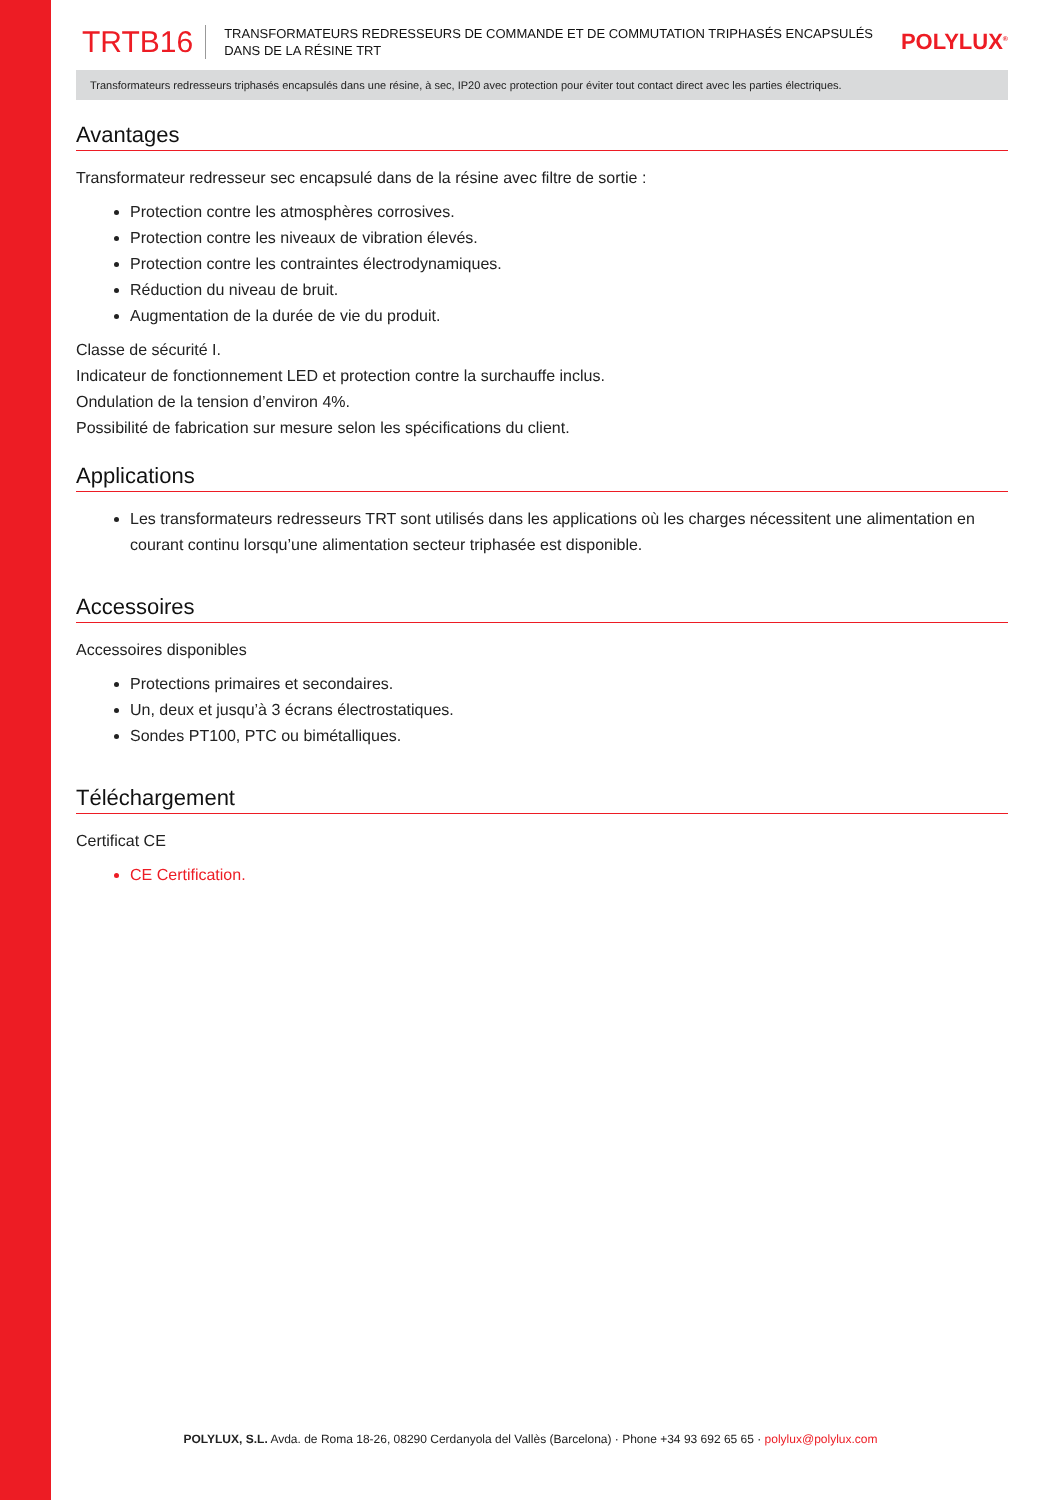TRTB16 TRANSFORMATEURS REDRESSEURS DE COMMANDE ET DE COMMUTATION TRIPHASÉS ENCAPSULÉS DANS DE LA RÉSINE TRT POLYLUX<sup>®</sup>
Transformateurs redresseurs triphasés encapsulés dans une résine, à sec, IP20 avec protection pour éviter tout contact direct avec les parties électriques.
Avantages
Transformateur redresseur sec encapsulé dans de la résine avec filtre de sortie :
Protection contre les atmosphères corrosives.
Protection contre les niveaux de vibration élevés.
Protection contre les contraintes électrodynamiques.
Réduction du niveau de bruit.
Augmentation de la durée de vie du produit.
Classe de sécurité I.
Indicateur de fonctionnement LED et protection contre la surchauffe inclus.
Ondulation de la tension d’environ 4%.
Possibilité de fabrication sur mesure selon les spécifications du client.
Applications
Les transformateurs redresseurs TRT sont utilisés dans les applications où les charges nécessitent une alimentation en courant continu lorsqu’une alimentation secteur triphasée est disponible.
Accessoires
Accessoires disponibles
Protections primaires et secondaires.
Un, deux et jusqu’à 3 écrans électrostatiques.
Sondes PT100, PTC ou bimétalliques.
Téléchargement
Certificat CE
CE Certification.
POLYLUX, S.L. Avda. de Roma 18-26, 08290 Cerdanyola del Vallès (Barcelona) · Phone +34 93 692 65 65 · polylux@polylux.com